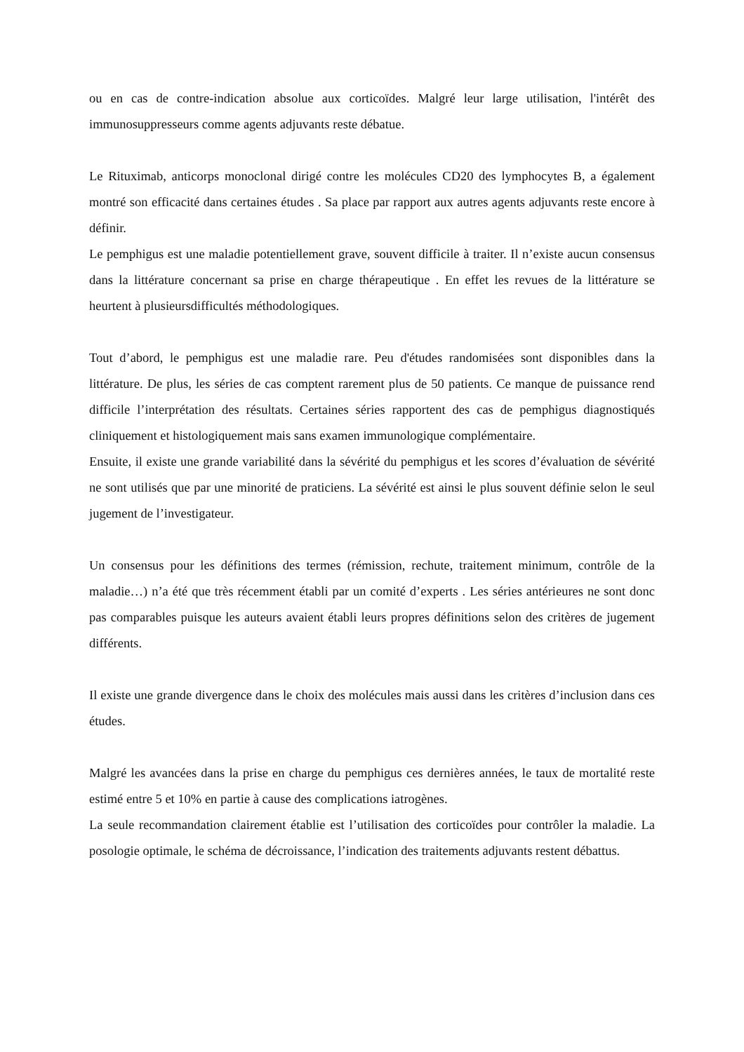ou en cas de contre-indication absolue aux corticoïdes. Malgré leur large utilisation, l'intérêt des immunosuppresseurs comme agents adjuvants reste débatue.
Le Rituximab, anticorps monoclonal dirigé contre les molécules CD20 des lymphocytes B, a également montré son efficacité dans certaines études . Sa place par rapport aux autres agents adjuvants reste encore à définir.
Le pemphigus est une maladie potentiellement grave, souvent difficile à traiter. Il n’existe aucun consensus dans la littérature concernant sa prise en charge thérapeutique . En effet les revues de la littérature se heurtent à plusieursdifficultés méthodologiques.
Tout d’abord, le pemphigus est une maladie rare. Peu d'études randomisées sont disponibles dans la littérature. De plus, les séries de cas comptent rarement plus de 50 patients. Ce manque de puissance rend difficile l’interprétation des résultats. Certaines séries rapportent des cas de pemphigus diagnostiqués cliniquement et histologiquement mais sans examen immunologique complémentaire.
Ensuite, il existe une grande variabilité dans la sévérité du pemphigus et les scores d’évaluation de sévérité ne sont utilisés que par une minorité de praticiens. La sévérité est ainsi le plus souvent définie selon le seul jugement de l’investigateur.
Un consensus pour les définitions des termes (rémission, rechute, traitement minimum, contrôle de la maladie…) n’a été que très récemment établi par un comité d’experts . Les séries antérieures ne sont donc pas comparables puisque les auteurs avaient établi leurs propres définitions selon des critères de jugement différents.
Il existe une grande divergence dans le choix des molécules mais aussi dans les critères d’inclusion dans ces études.
Malgré les avancées dans la prise en charge du pemphigus ces dernières années, le taux de mortalité reste estimé entre 5 et 10% en partie à cause des complications iatrogènes.
La seule recommandation clairement établie est l’utilisation des corticoïdes pour contrôler la maladie. La posologie optimale, le schéma de décroissance, l’indication des traitements adjuvants restent débattus.